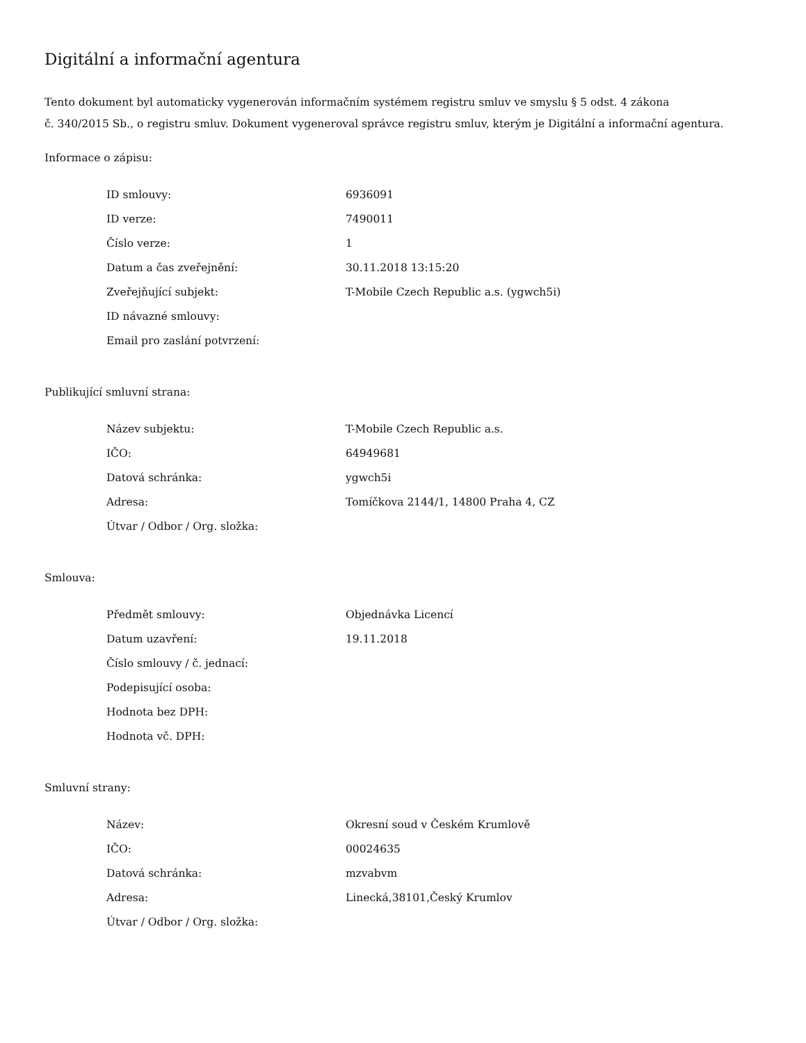Digitální a informační agentura
Tento dokument byl automaticky vygenerován informačním systémem registru smluv ve smyslu § 5 odst. 4 zákona
č. 340/2015 Sb., o registru smluv. Dokument vygeneroval správce registru smluv, kterým je Digitální a informační agentura.
Informace o zápisu:
| ID smlouvy: | 6936091 |
| ID verze: | 7490011 |
| Číslo verze: | 1 |
| Datum a čas zveřejnění: | 30.11.2018 13:15:20 |
| Zveřejňující subjekt: | T-Mobile Czech Republic a.s. (ygwch5i) |
| ID návazné smlouvy: | |
| Email pro zaslání potvrzení: | |
Publikující smluvní strana:
| Název subjektu: | T-Mobile Czech Republic a.s. |
| IČO: | 64949681 |
| Datová schránka: | ygwch5i |
| Adresa: | Tomíčkova 2144/1, 14800 Praha 4, CZ |
| Útvar / Odbor / Org. složka: | |
Smlouva:
| Předmět smlouvy: | Objednávka Licencí |
| Datum uzavření: | 19.11.2018 |
| Číslo smlouvy / č. jednací: | |
| Podepisující osoba: | |
| Hodnota bez DPH: | |
| Hodnota vč. DPH: | |
Smluvní strany:
| Název: | Okresní soud v Českém Krumlově |
| IČO: | 00024635 |
| Datová schránka: | mzvabvm |
| Adresa: | Linecká,38101,Český Krumlov |
| Útvar / Odbor / Org. složka: | |